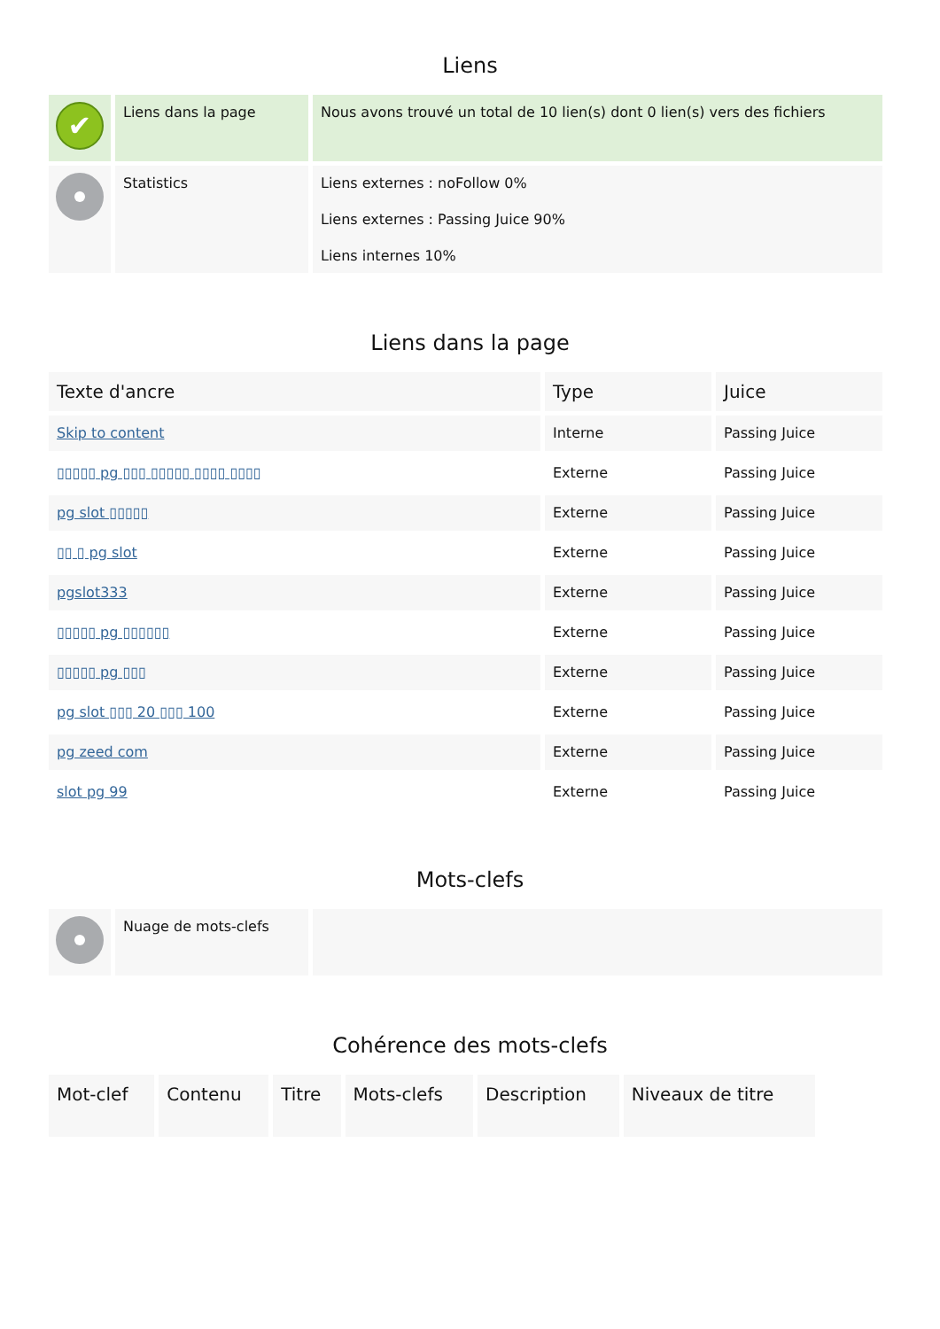Liens
| ✔ | Liens dans la page | Nous avons trouvé un total de 10 lien(s) dont 0 lien(s) vers des fichiers |
| | Statistics | Liens externes : noFollow 0% Liens externes : Passing Juice 90% Liens internes 10% |
Liens dans la page
| Texte d'ancre | Type | Juice |
| --- | --- | --- |
| Skip to content | Interne | Passing Juice |
| ▯▯▯▯▯ pg ▯▯▯ ▯▯▯▯▯ ▯▯▯▯ ▯▯▯▯ | Externe | Passing Juice |
| pg slot ▯▯▯▯▯ | Externe | Passing Juice |
| ▯▯ ▯ pg slot | Externe | Passing Juice |
| pgslot333 | Externe | Passing Juice |
| ▯▯▯▯▯ pg ▯▯▯▯▯▯ | Externe | Passing Juice |
| ▯▯▯▯▯ pg ▯▯▯ | Externe | Passing Juice |
| pg slot ▯▯▯ 20 ▯▯▯ 100 | Externe | Passing Juice |
| pg zeed com | Externe | Passing Juice |
| slot pg 99 | Externe | Passing Juice |
Mots-clefs
| | Nuage de mots-clefs | |
Cohérence des mots-clefs
| Mot-clef | Contenu | Titre | Mots-clefs | Description | Niveaux de titre |
| --- | --- | --- | --- | --- | --- |